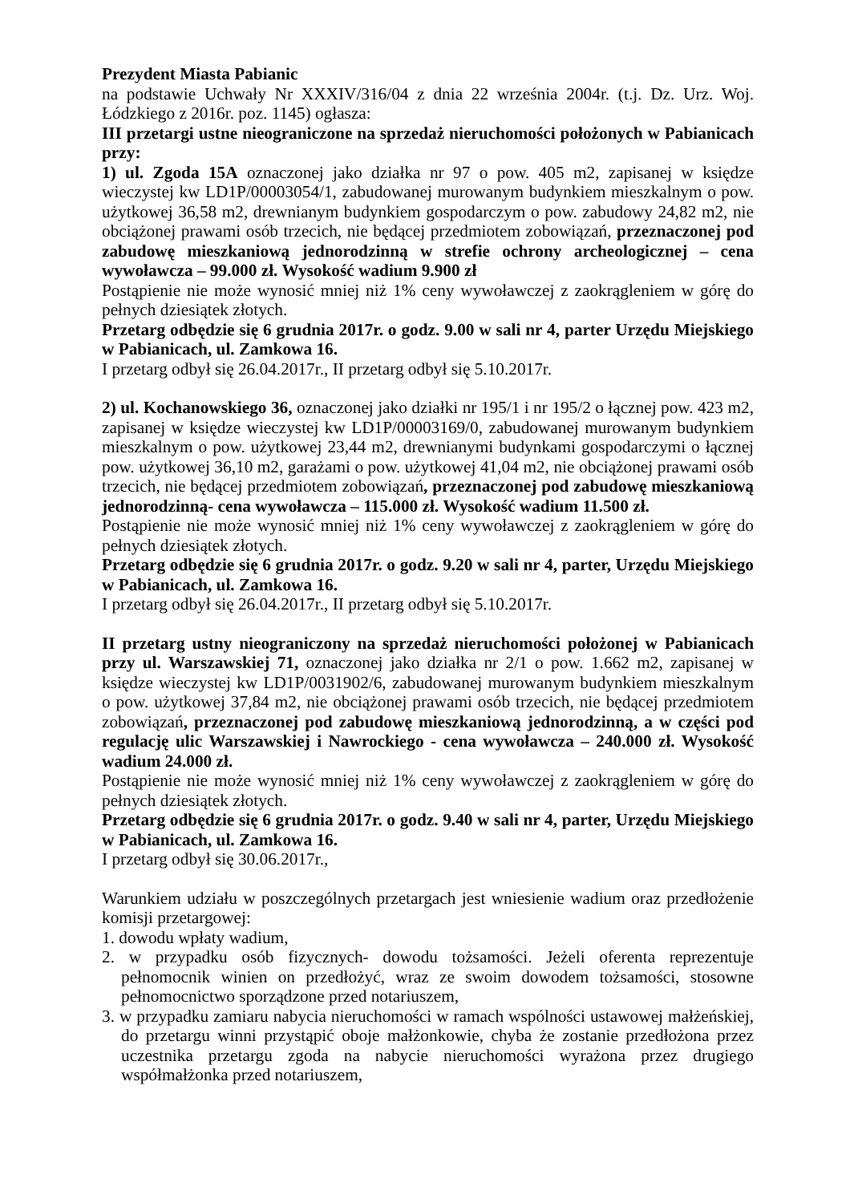Prezydent Miasta Pabianic
na podstawie Uchwały Nr XXXIV/316/04 z dnia 22 września 2004r. (t.j. Dz. Urz. Woj. Łódzkiego z 2016r. poz. 1145) ogłasza:
III przetargi ustne nieograniczone na sprzedaż nieruchomości położonych w Pabianicach przy:
1) ul. Zgoda 15A oznaczonej jako działka nr 97 o pow. 405 m2, zapisanej w księdze wieczystej kw LD1P/00003054/1, zabudowanej murowanym budynkiem mieszkalnym o pow. użytkowej 36,58 m2, drewnianym budynkiem gospodarczym o pow. zabudowy 24,82 m2, nie obciążonej prawami osób trzecich, nie będącej przedmiotem zobowiązań, przeznaczonej pod zabudowę mieszkaniową jednorodzinną w strefie ochrony archeologicznej – cena wywoławcza – 99.000 zł. Wysokość wadium 9.900 zł
Postąpienie nie może wynosić mniej niż 1% ceny wywoławczej z zaokrągleniem w górę do pełnych dziesiątek złotych.
Przetarg odbędzie się 6 grudnia 2017r. o godz. 9.00 w sali nr 4, parter Urzędu Miejskiego w Pabianicach, ul. Zamkowa 16.
I przetarg odbył się 26.04.2017r., II przetarg odbył się 5.10.2017r.
2) ul. Kochanowskiego 36, oznaczonej jako działki nr 195/1 i nr 195/2 o łącznej pow. 423 m2, zapisanej w księdze wieczystej kw LD1P/00003169/0, zabudowanej murowanym budynkiem mieszkalnym o pow. użytkowej 23,44 m2, drewnianymi budynkami gospodarczymi o łącznej pow. użytkowej 36,10 m2, garażami o pow. użytkowej 41,04 m2, nie obciążonej prawami osób trzecich, nie będącej przedmiotem zobowiązań, przeznaczonej pod zabudowę mieszkaniową jednorodzinną- cena wywoławcza – 115.000 zł. Wysokość wadium 11.500 zł.
Postąpienie nie może wynosić mniej niż 1% ceny wywoławczej z zaokrągleniem w górę do pełnych dziesiątek złotych.
Przetarg odbędzie się 6 grudnia 2017r. o godz. 9.20 w sali nr 4, parter, Urzędu Miejskiego w Pabianicach, ul. Zamkowa 16.
I przetarg odbył się 26.04.2017r., II przetarg odbył się 5.10.2017r.
II przetarg ustny nieograniczony na sprzedaż nieruchomości położonej w Pabianicach przy ul. Warszawskiej 71, oznaczonej jako działka nr 2/1 o pow. 1.662 m2, zapisanej w księdze wieczystej kw LD1P/0031902/6, zabudowanej murowanym budynkiem mieszkalnym o pow. użytkowej 37,84 m2, nie obciążonej prawami osób trzecich, nie będącej przedmiotem zobowiązań, przeznaczonej pod zabudowę mieszkaniową jednorodzinną, a w części pod regulację ulic Warszawskiej i Nawrockiego - cena wywoławcza – 240.000 zł. Wysokość wadium 24.000 zł.
Postąpienie nie może wynosić mniej niż 1% ceny wywoławczej z zaokrągleniem w górę do pełnych dziesiątek złotych.
Przetarg odbędzie się 6 grudnia 2017r. o godz. 9.40 w sali nr 4, parter, Urzędu Miejskiego w Pabianicach, ul. Zamkowa 16.
I przetarg odbył się 30.06.2017r.,
Warunkiem udziału w poszczególnych przetargach jest wniesienie wadium oraz przedłożenie komisji przetargowej:
1. dowodu wpłaty wadium,
2. w przypadku osób fizycznych- dowodu tożsamości. Jeżeli oferenta reprezentuje pełnomocnik winien on przedłożyć, wraz ze swoim dowodem tożsamości, stosowne pełnomocnictwo sporządzone przed notariuszem,
3. w przypadku zamiaru nabycia nieruchomości w ramach wspólności ustawowej małżeńskiej, do przetargu winni przystąpić oboje małżonkowie, chyba że zostanie przedłożona przez uczestnika przetargu zgoda na nabycie nieruchomości wyrażona przez drugiego współmałżonka przed notariuszem,